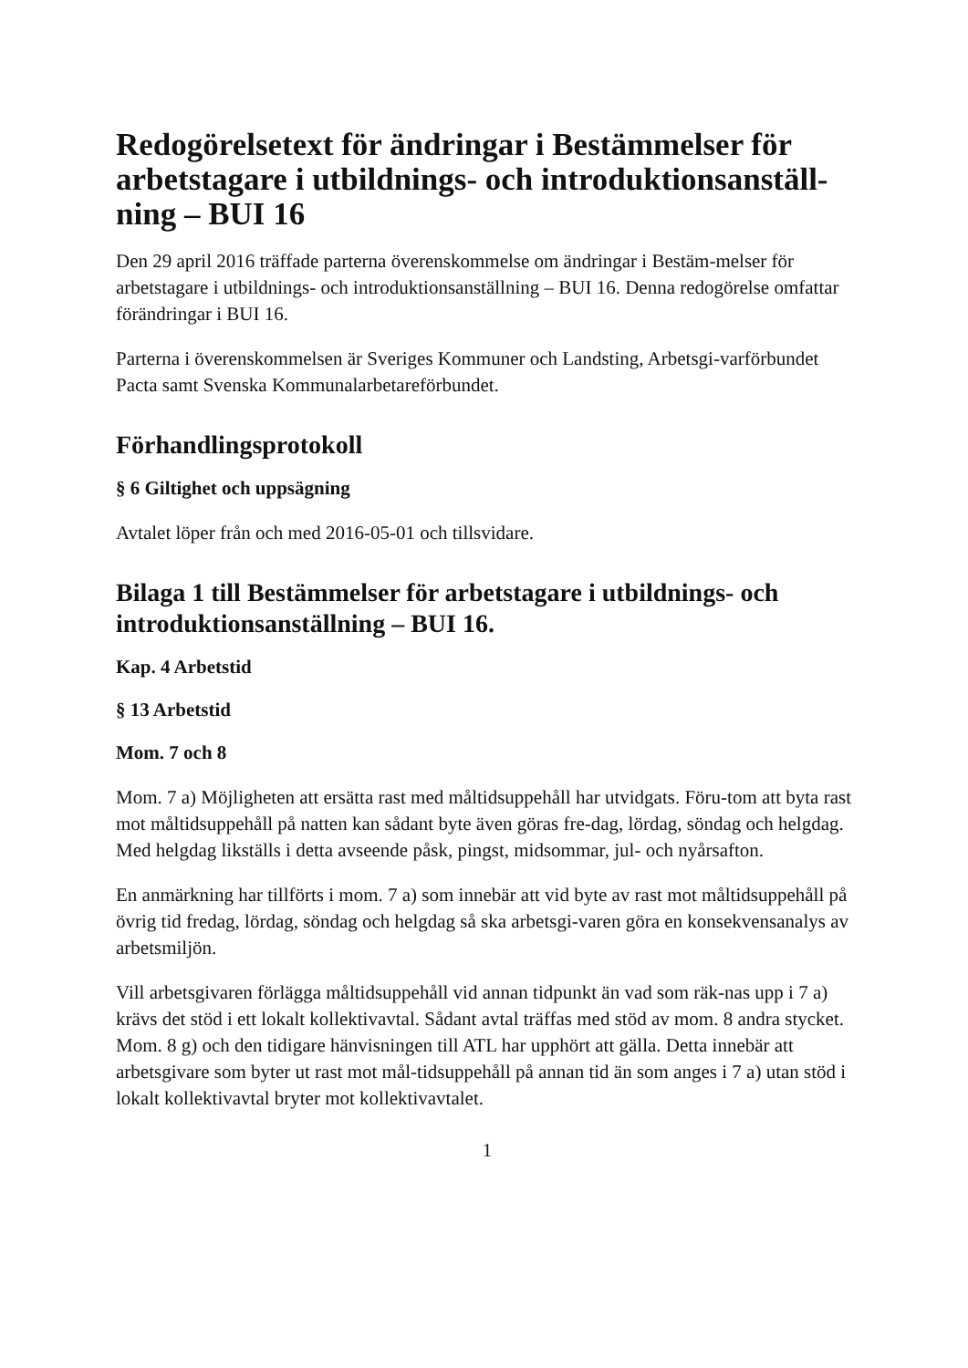Redogörelsetext för ändringar i Bestämmelser för arbetstagare i utbildnings- och introduktionsanställ-ning – BUI 16
Den 29 april 2016 träffade parterna överenskommelse om ändringar i Bestäm-melser för arbetstagare i utbildnings- och introduktionsanställning – BUI 16. Denna redogörelse omfattar förändringar i BUI 16.
Parterna i överenskommelsen är Sveriges Kommuner och Landsting, Arbetsgi-varförbundet Pacta samt Svenska Kommunalarbetareförbundet.
Förhandlingsprotokoll
§ 6 Giltighet och uppsägning
Avtalet löper från och med 2016-05-01 och tillsvidare.
Bilaga 1 till Bestämmelser för arbetstagare i utbildnings- och introduktionsanställning – BUI 16.
Kap. 4 Arbetstid
§ 13 Arbetstid
Mom. 7 och 8
Mom. 7 a) Möjligheten att ersätta rast med måltidsuppehåll har utvidgats. Föru-tom att byta rast mot måltidsuppehåll på natten kan sådant byte även göras fre-dag, lördag, söndag och helgdag. Med helgdag likställs i detta avseende påsk, pingst, midsommar, jul- och nyårsafton.
En anmärkning har tillförts i mom. 7 a) som innebär att vid byte av rast mot måltidsuppehåll på övrig tid fredag, lördag, söndag och helgdag så ska arbetsgi-varen göra en konsekvensanalys av arbetsmiljön.
Vill arbetsgivaren förlägga måltidsuppehåll vid annan tidpunkt än vad som räk-nas upp i 7 a) krävs det stöd i ett lokalt kollektivavtal. Sådant avtal träffas med stöd av mom. 8 andra stycket. Mom. 8 g) och den tidigare hänvisningen till ATL har upphört att gälla. Detta innebär att arbetsgivare som byter ut rast mot mål-tidsuppehåll på annan tid än som anges i 7 a) utan stöd i lokalt kollektivavtal bryter mot kollektivavtalet.
1